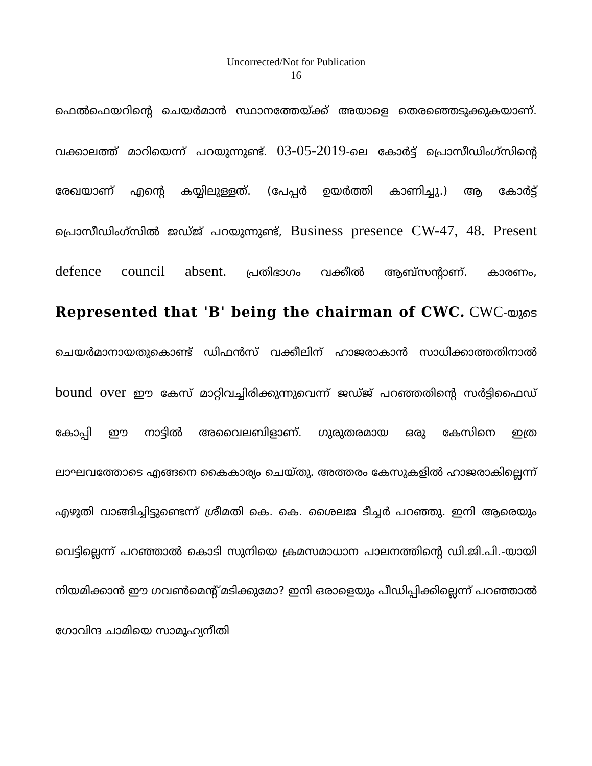Uncorrected/Not for Publication
16
ഫെൽഫെയറിന്റെ ചെയർമാൻ സ്ഥാനത്തേയ്ക്ക് അയാളെ തെരഞ്ഞെടുക്കുകയാണ്. വക്കാലത്ത് മാറിയെന്ന് പറയുന്നുണ്ട്. 03-05-2019-ലെ കോർട്ട് പ്രൊസീഡിംഗ്സിന്റെ രേഖയാണ് എന്റെ കയ്യിലുള്ളത്. (പേപ്പർ ഉയർത്തി കാണിച്ചു.) ആ കോർട്ട് പ്രൊസീഡിംഗ്സിൽ ജഡ്ജ് പറയുന്നുണ്ട്, Business presence CW-47, 48. Present defence council absent. പ്രതിഭാഗം വക്കീൽ ആബ്സന്റാണ്. കാരണം, Represented that 'B' being the chairman of CWC. CWC-യുടെ ചെയർമാനായതുകൊണ്ട് ഡിഫൻസ് വക്കീലിന് ഹാജരാകാൻ സാധിക്കാത്തതിനാൽ bound over ഈ കേസ് മാറ്റിവച്ചിരിക്കുന്നുവെന്ന് ജഡ്ജ് പറഞ്ഞതിന്റെ സർട്ടിഫൈഡ് കോപ്പി ഈ നാട്ടിൽ അവൈലബിളാണ്. ഗുരുതരമായ ഒരു കേസിനെ ഇത്ര ലാഘവത്തോടെ എങ്ങനെ കൈകാര്യം ചെയ്തു. അത്തരം കേസുകളിൽ ഹാജരാകില്ലെന്ന് എഴുതി വാങ്ങിച്ചിട്ടുണ്ടെന്ന് ശ്രീമതി കെ. കെ. ശൈലജ ടീച്ചർ പറഞ്ഞു. ഇനി ആരെയും വെട്ടില്ലെന്ന് പറഞ്ഞാൽ കൊടി സുനിയെ ക്രമസമാധാന പാലനത്തിന്റെ ഡി.ജി.പി.-യായി നിയമിക്കാൻ ഈ ഗവൺമെന്റ് മടിക്കുമോ? ഇനി ഒരാളെയും പീഡിപ്പിക്കില്ലെന്ന് പറഞ്ഞാൽ ഗോവിന്ദ ചാമിയെ സാമൂഹ്യനീതി